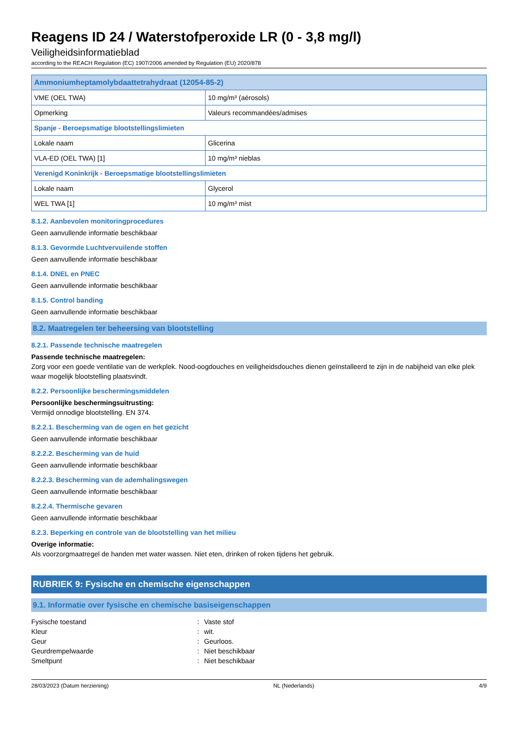Reagens ID 24 / Waterstofperoxide LR (0 - 3,8 mg/l)
Veiligheidsinformatieblad
according to the REACH Regulation (EC) 1907/2006 amended by Regulation (EU) 2020/878
| Ammoniumheptamolybdaattetrahydraat (12054-85-2) | |
| VME (OEL TWA) | 10 mg/m³ (aérosols) |
| Opmerking | Valeurs recommandées/admises |
| Spanje - Beroepsmatige blootstellingslimieten | |
| Lokale naam | Glicerina |
| VLA-ED (OEL TWA) [1] | 10 mg/m³ nieblas |
| Verenigd Koninkrijk - Beroepsmatige blootstellingslimieten | |
| Lokale naam | Glycerol |
| WEL TWA [1] | 10 mg/m³ mist |
8.1.2. Aanbevolen monitoringprocedures
Geen aanvullende informatie beschikbaar
8.1.3. Gevormde Luchtvervuilende stoffen
Geen aanvullende informatie beschikbaar
8.1.4. DNEL en PNEC
Geen aanvullende informatie beschikbaar
8.1.5. Control banding
Geen aanvullende informatie beschikbaar
8.2. Maatregelen ter beheersing van blootstelling
8.2.1. Passende technische maatregelen
Passende technische maatregelen:
Zorg voor een goede ventilatie van de werkplek. Nood-oogdouches en veiligheidsdouches dienen geïnstalleerd te zijn in de nabijheid van elke plek waar mogelijk blootstelling plaatsvindt.
8.2.2. Persoonlijke beschermingsmiddelen
Persoonlijke beschermingsuitrusting:
Vermijd onnodige blootstelling. EN 374.
8.2.2.1. Bescherming van de ogen en het gezicht
Geen aanvullende informatie beschikbaar
8.2.2.2. Bescherming van de huid
Geen aanvullende informatie beschikbaar
8.2.2.3. Bescherming van de ademhalingswegen
Geen aanvullende informatie beschikbaar
8.2.2.4. Thermische gevaren
Geen aanvullende informatie beschikbaar
8.2.3. Beperking en controle van de blootstelling van het milieu
Overige informatie:
Als voorzorgmaatregel de handen met water wassen. Niet eten, drinken of roken tijdens het gebruik.
RUBRIEK 9: Fysische en chemische eigenschappen
9.1. Informatie over fysische en chemische basiseigenschappen
Fysische toestand: Vaste stof
Kleur: wit.
Geur: Geurloos.
Geurdrempelwaarde: Niet beschikbaar
Smeltpunt: Niet beschikbaar
28/03/2023 (Datum herziening) NL (Nederlands) 4/9